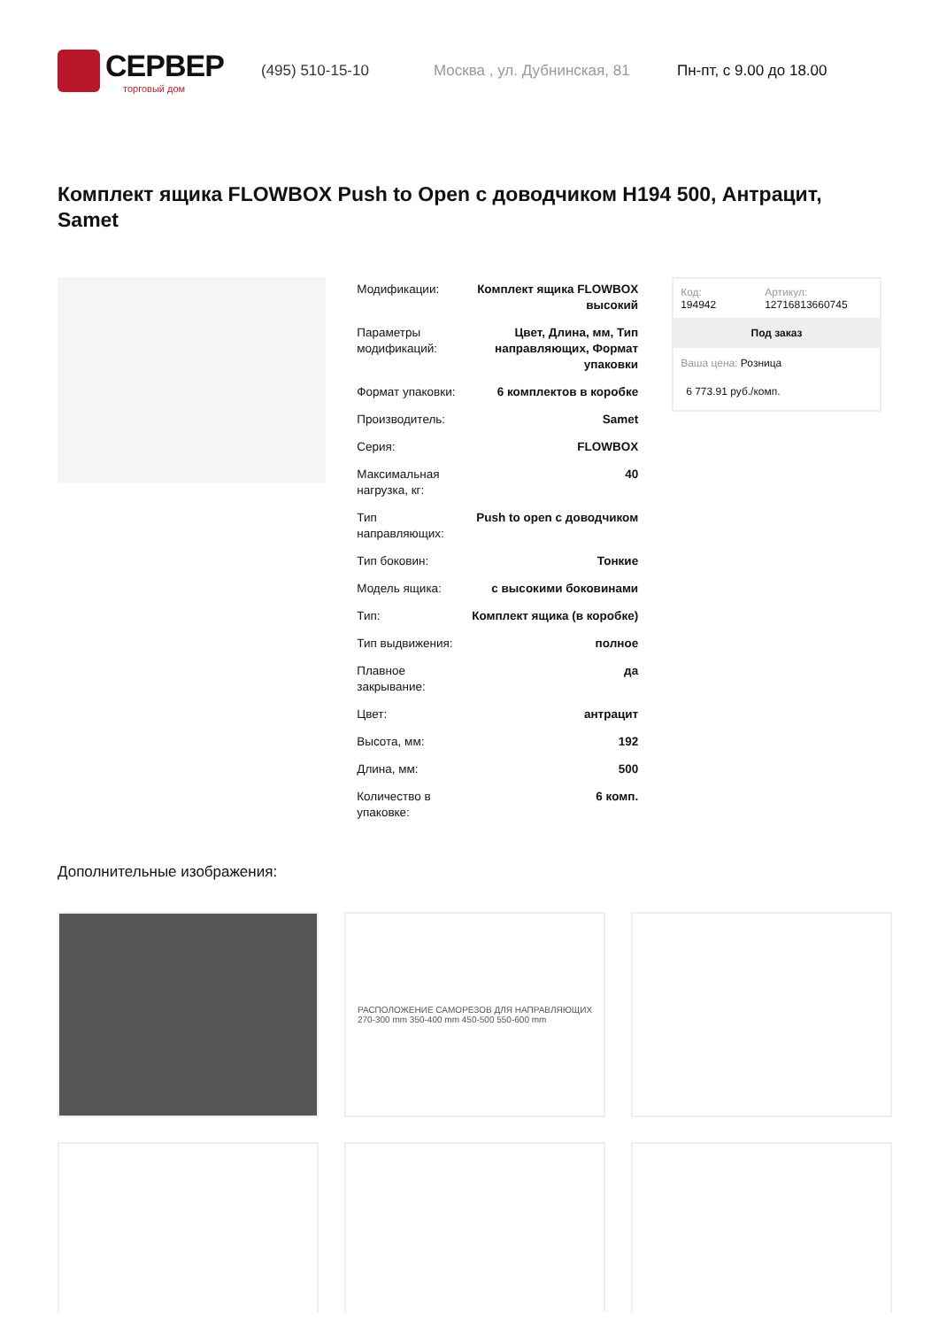СЕРВЕР
торговый дом
(495) 510-15-10 Москва , ул. Дубнинская, 81 Пн-пт, с 9.00 до 18.00
Комплект ящика FLOWBOX Push to Open с доводчиком H194 500, Антрацит, Samet
| Модификации: | Комплект ящика FLOWBOX высокий |
| Параметры модификаций: | Цвет, Длина, мм, Тип направляющих, Формат упаковки |
| Формат упаковки: | 6 комплектов в коробке |
| Производитель: | Samet |
| Серия: | FLOWBOX |
| Максимальная нагрузка, кг: | 40 |
| Тип направляющих: | Push to open с доводчиком |
| Тип боковин: | Тонкие |
| Модель ящика: | с высокими боковинами |
| Тип: | Комплект ящика (в коробке) |
| Тип выдвижения: | полное |
| Плавное закрывание: | да |
| Цвет: | антрацит |
| Высота, мм: | 192 |
| Длина, мм: | 500 |
| Количество в упаковке: | 6 комп. |
Код:
194942
Артикул:
12716813660745
Под заказ
Ваша цена: Розница
6 773.91 руб./комп.
Дополнительные изображения:
РАСПОЛОЖЕНИЕ САМОРЕЗОВ ДЛЯ НАПРАВЛЯЮЩИХ
270-300 mm 350-400 mm 450-500 550-600 mm